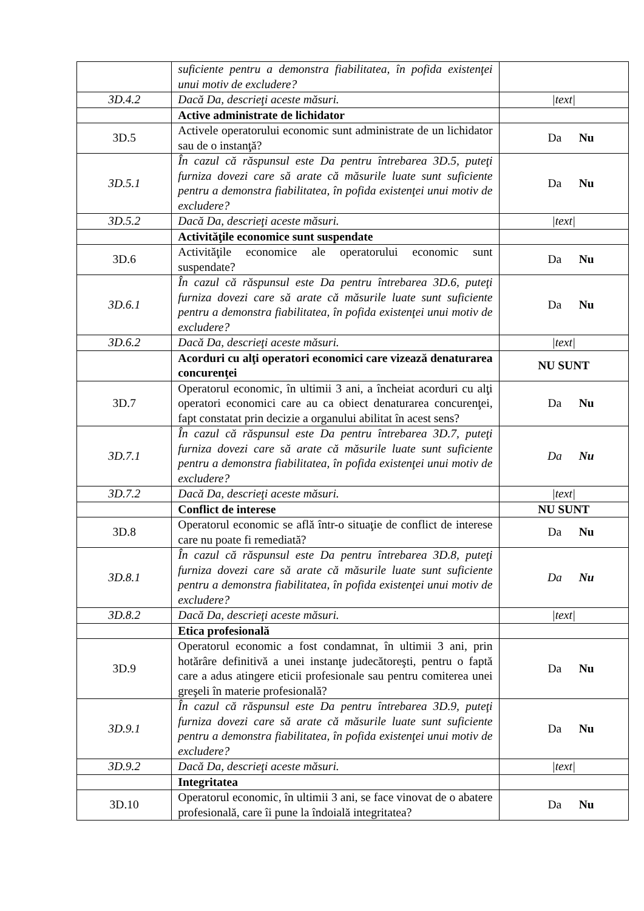| | suficiente pentru a demonstra fiabilitatea, în pofida existenţei unui motiv de excludere? | |
| 3D.4.2 | Dacă Da, descrieţi aceste măsuri. | /text/ |
| | Active administrate de lichidator | |
| 3D.5 | Activele operatorului economic sunt administrate de un lichidator sau de o instanţă? | Da Nu |
| 3D.5.1 | În cazul că răspunsul este Da pentru întrebarea 3D.5, puteţi furniza dovezi care să arate că măsurile luate sunt suficiente pentru a demonstra fiabilitatea, în pofida existenţei unui motiv de excludere? | Da Nu |
| 3D.5.2 | Dacă Da, descrieţi aceste măsuri. | /text/ |
| | Activităţile economice sunt suspendate | |
| 3D.6 | Activităţile economice ale operatorului economic sunt suspendate? | Da Nu |
| 3D.6.1 | În cazul că răspunsul este Da pentru întrebarea 3D.6, puteţi furniza dovezi care să arate că măsurile luate sunt suficiente pentru a demonstra fiabilitatea, în pofida existenţei unui motiv de excludere? | Da Nu |
| 3D.6.2 | Dacă Da, descrieţi aceste măsuri. | /text/ |
| | Acorduri cu alţi operatori economici care vizează denaturarea concurenţei | NU SUNT |
| 3D.7 | Operatorul economic, în ultimii 3 ani, a încheiat acorduri cu alţi operatori economici care au ca obiect denaturarea concurenţei, fapt constatat prin decizie a organului abilitat în acest sens? | Da Nu |
| 3D.7.1 | În cazul că răspunsul este Da pentru întrebarea 3D.7, puteţi furniza dovezi care să arate că măsurile luate sunt suficiente pentru a demonstra fiabilitatea, în pofida existenţei unui motiv de excludere? | Da Nu |
| 3D.7.2 | Dacă Da, descrieţi aceste măsuri. | /text/ |
| | Conflict de interese | NU SUNT |
| 3D.8 | Operatorul economic se află într-o situaţie de conflict de interese care nu poate fi remediată? | Da Nu |
| 3D.8.1 | În cazul că răspunsul este Da pentru întrebarea 3D.8, puteţi furniza dovezi care să arate că măsurile luate sunt suficiente pentru a demonstra fiabilitatea, în pofida existenţei unui motiv de excludere? | Da Nu |
| 3D.8.2 | Dacă Da, descrieţi aceste măsuri. | /text/ |
| | Etica profesională | |
| 3D.9 | Operatorul economic a fost condamnat, în ultimii 3 ani, prin hotărâre definitivă a unei instanţe judecătoreşti, pentru o faptă care a adus atingere eticii profesionale sau pentru comiterea unei greşeli în materie profesională? | Da Nu |
| 3D.9.1 | În cazul că răspunsul este Da pentru întrebarea 3D.9, puteţi furniza dovezi care să arate că măsurile luate sunt suficiente pentru a demonstra fiabilitatea, în pofida existenţei unui motiv de excludere? | Da Nu |
| 3D.9.2 | Dacă Da, descrieţi aceste măsuri. | /text/ |
| | Integritatea | |
| 3D.10 | Operatorul economic, în ultimii 3 ani, se face vinovat de o abatere profesională, care îi pune la îndoială integritatea? | Da Nu |